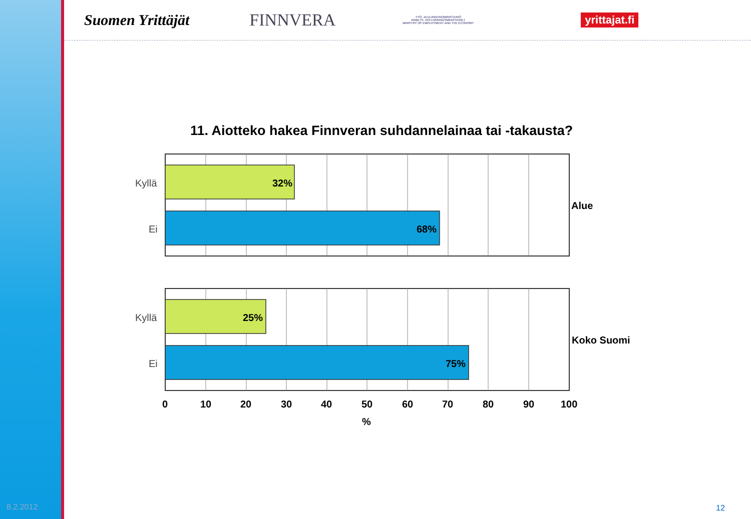Suomen Yrittäjät FINNVERA
TYÖ- JA ELINKEINOMINISTERIÖ
ARBETS- OCH NÄRINGSMINISTERIET
MINISTRY OF EMPLOYMENT AND THE ECONOMY
yrittajat.fi
11. Aiotteko hakea Finnveran suhdannelainaa tai -takausta?
32%
68%
25%
75%
Alue
Koko Suomi
0
10
20
30
40
50
60
70
80
90
100
%
Kyllä
Ei
Kyllä
Ei
8.2.2012 12